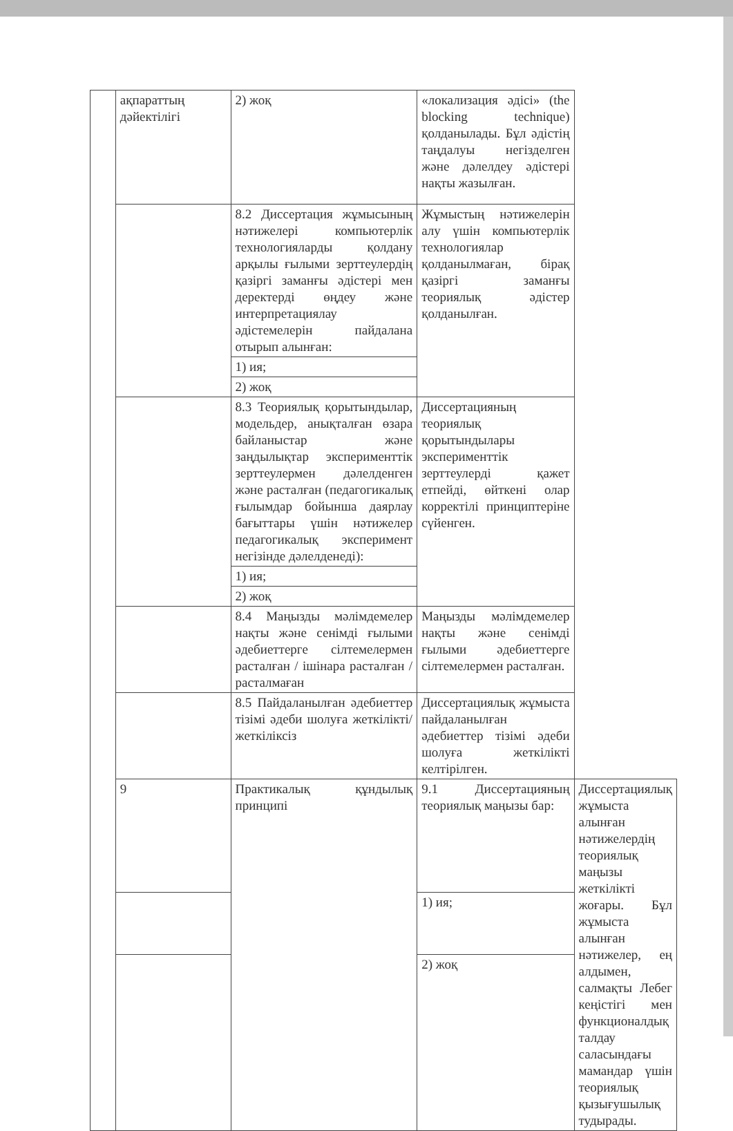| | ақпараттың дәйектілігі | 2) жоқ | «локализация әдісі» (the blocking technique) қолданылады. Бұл әдістің таңдалуы негізделген және дәлелдеу әдістері нақты жазылған. | |
| | | 8.2 Диссертация жұмысының нәтижелері компьютерлік технологияларды қолдану арқылы ғылыми зерттеулердің қазіргі заманғы әдістері мен деректерді өңдеу және интерпретациялау әдістемелерін пайдалана отырып алынған: | Жұмыстың нәтижелерін алу үшін компьютерлік технологиялар қолданылмаған, бірақ қазіргі заманғы теориялық әдістер қолданылған. | |
| | | 1) ия; | | |
| | | 2) жоқ | | |
| | | 8.3 Теориялық қорытындылар, модельдер, анықталған өзара байланыстар және заңдылықтар эксперименттік зерттеулермен дәлелденген және расталған (педагогикалық ғылымдар бойынша даярлау бағыттары үшін нәтижелер педагогикалық эксперимент негізінде дәлелденеді): | Диссертацияның теориялық қорытындылары эксперименттік зерттеулерді қажет етпейді, өйткені олар корректілі принциптеріне сүйенген. | |
| | | 1) ия; | | |
| | | 2) жоқ | | |
| | | 8.4 Маңызды мәлімдемелер нақты және сенімді ғылыми әдебиеттерге сілтемелермен расталған / ішінара расталған / расталмаған | Маңызды мәлімдемелер нақты және сенімді ғылыми әдебиеттерге сілтемелермен расталған. | |
| | | 8.5 Пайдаланылған әдебиеттер тізімі әдеби шолуға жеткілікті/жеткіліксіз | Диссертациялық жұмыста пайдаланылған әдебиеттер тізімі әдеби шолуға жеткілікті келтірілген. | |
| | 9 | Практикалық құндылық принципі | 9.1 Диссертацияның теориялық маңызы бар: | Диссертациялық жұмыста алынған нәтижелердің теориялық маңызы жеткілікті жоғары. Бұл жұмыста алынған нәтижелер, ең алдымен, салмақты Лебег кеңістігі мен функционалдық талдау саласындағы мамандар үшін теориялық қызығушылық тудырады. |
| | | | 1) ия; | |
| | | | 2) жоқ | |